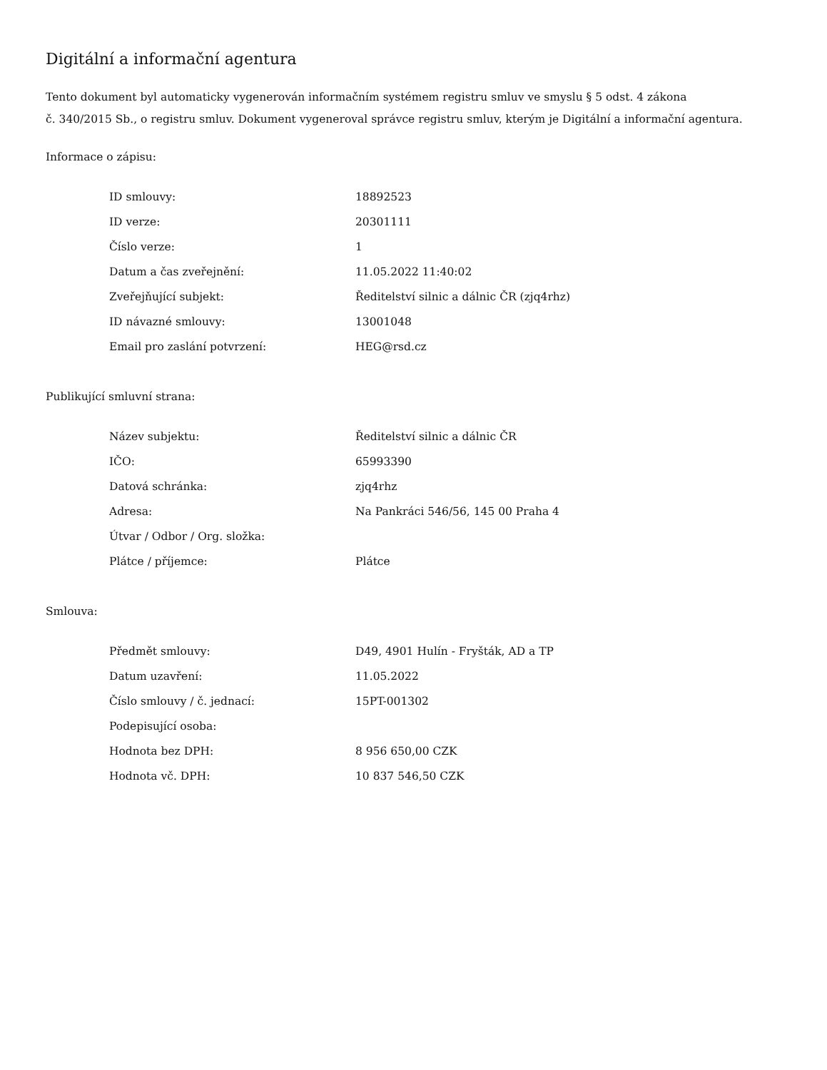Digitální a informační agentura
Tento dokument byl automaticky vygenerován informačním systémem registru smluv ve smyslu § 5 odst. 4 zákona
č. 340/2015 Sb., o registru smluv. Dokument vygeneroval správce registru smluv, kterým je Digitální a informační agentura.
Informace o zápisu:
| ID smlouvy: | 18892523 |
| ID verze: | 20301111 |
| Číslo verze: | 1 |
| Datum a čas zveřejnění: | 11.05.2022 11:40:02 |
| Zveřejňující subjekt: | Ředitelství silnic a dálnic ČR (zjq4rhz) |
| ID návazné smlouvy: | 13001048 |
| Email pro zaslání potvrzení: | HEG@rsd.cz |
Publikující smluvní strana:
| Název subjektu: | Ředitelství silnic a dálnic ČR |
| IČO: | 65993390 |
| Datová schránka: | zjq4rhz |
| Adresa: | Na Pankráci 546/56, 145 00 Praha 4 |
| Útvar / Odbor / Org. složka: | |
| Plátce / příjemce: | Plátce |
Smlouva:
| Předmět smlouvy: | D49, 4901 Hulín - Fryšták, AD a TP |
| Datum uzavření: | 11.05.2022 |
| Číslo smlouvy / č. jednací: | 15PT-001302 |
| Podepisující osoba: | |
| Hodnota bez DPH: | 8 956 650,00 CZK |
| Hodnota vč. DPH: | 10 837 546,50 CZK |